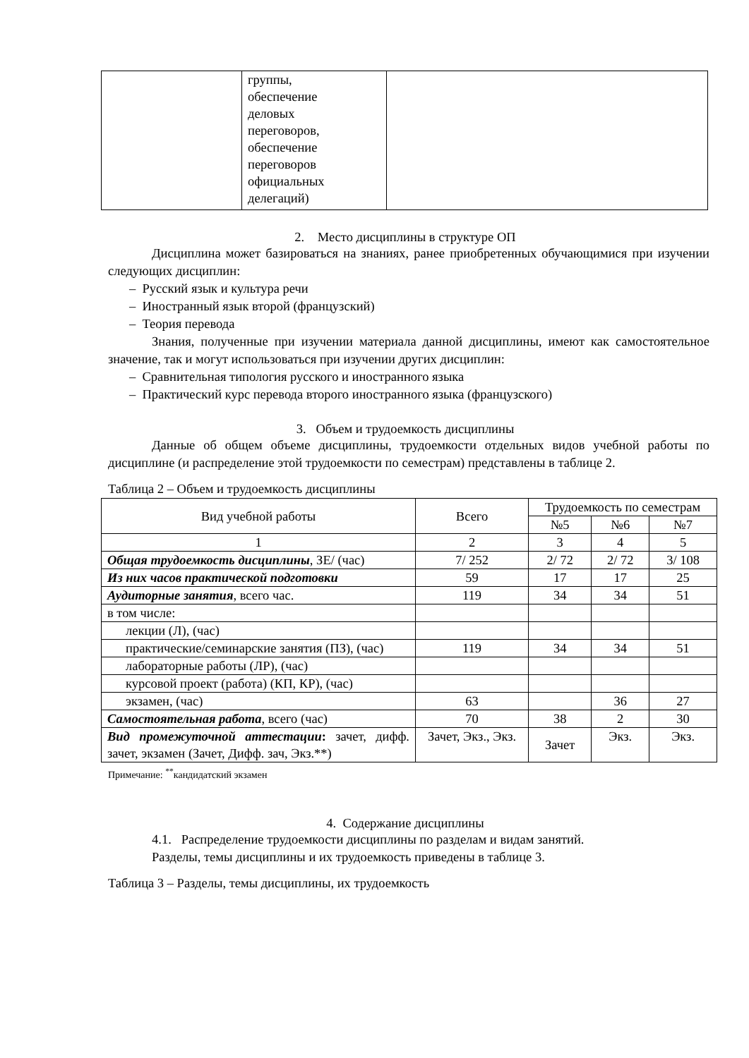| | группы, обеспечение деловых переговоров, обеспечение переговоров официальных делегаций) | |
2. Место дисциплины в структуре ОП
Дисциплина может базироваться на знаниях, ранее приобретенных обучающимися при изучении следующих дисциплин:
– Русский язык и культура речи
– Иностранный язык второй (французский)
– Теория перевода
Знания, полученные при изучении материала данной дисциплины, имеют как самостоятельное значение, так и могут использоваться при изучении других дисциплин:
– Сравнительная типология русского и иностранного языка
– Практический курс перевода второго иностранного языка (французского)
3. Объем и трудоемкость дисциплины
Данные об общем объеме дисциплины, трудоемкости отдельных видов учебной работы по дисциплине (и распределение этой трудоемкости по семестрам) представлены в таблице 2.
Таблица 2 – Объем и трудоемкость дисциплины
| Вид учебной работы | Всего | Трудоемкость по семестрам | | |
| --- | --- | --- | --- | --- |
| | | №5 | №6 | №7 |
| 1 | 2 | 3 | 4 | 5 |
| Общая трудоемкость дисциплины , ЗЕ/ (час) | 7/ 252 | 2/ 72 | 2/ 72 | 3/ 108 |
| Из них часов практической подготовки | 59 | 17 | 17 | 25 |
| Аудиторные занятия , всего час. | 119 | 34 | 34 | 51 |
| в том числе: | | | | |
| лекции (Л), (час) | | | | |
| практические/семинарские занятия (ПЗ), (час) | 119 | 34 | 34 | 51 |
| лабораторные работы (ЛР), (час) | | | | |
| курсовой проект (работа) (КП, КР), (час) | | | | |
| экзамен, (час) | 63 | | 36 | 27 |
| Самостоятельная работа , всего (час) | 70 | 38 | 2 | 30 |
| Вид промежуточной аттестации : зачет, дифф. зачет, экзамен (Зачет, Дифф. зач, Экз.**) | Зачет, Экз., Экз. | Зачет | Экз. | Экз. |
Примечание: <sup>**</sup>кандидатский экзамен
4. Содержание дисциплины
4.1. Распределение трудоемкости дисциплины по разделам и видам занятий.
Разделы, темы дисциплины и их трудоемкость приведены в таблице 3.
Таблица 3 – Разделы, темы дисциплины, их трудоемкость